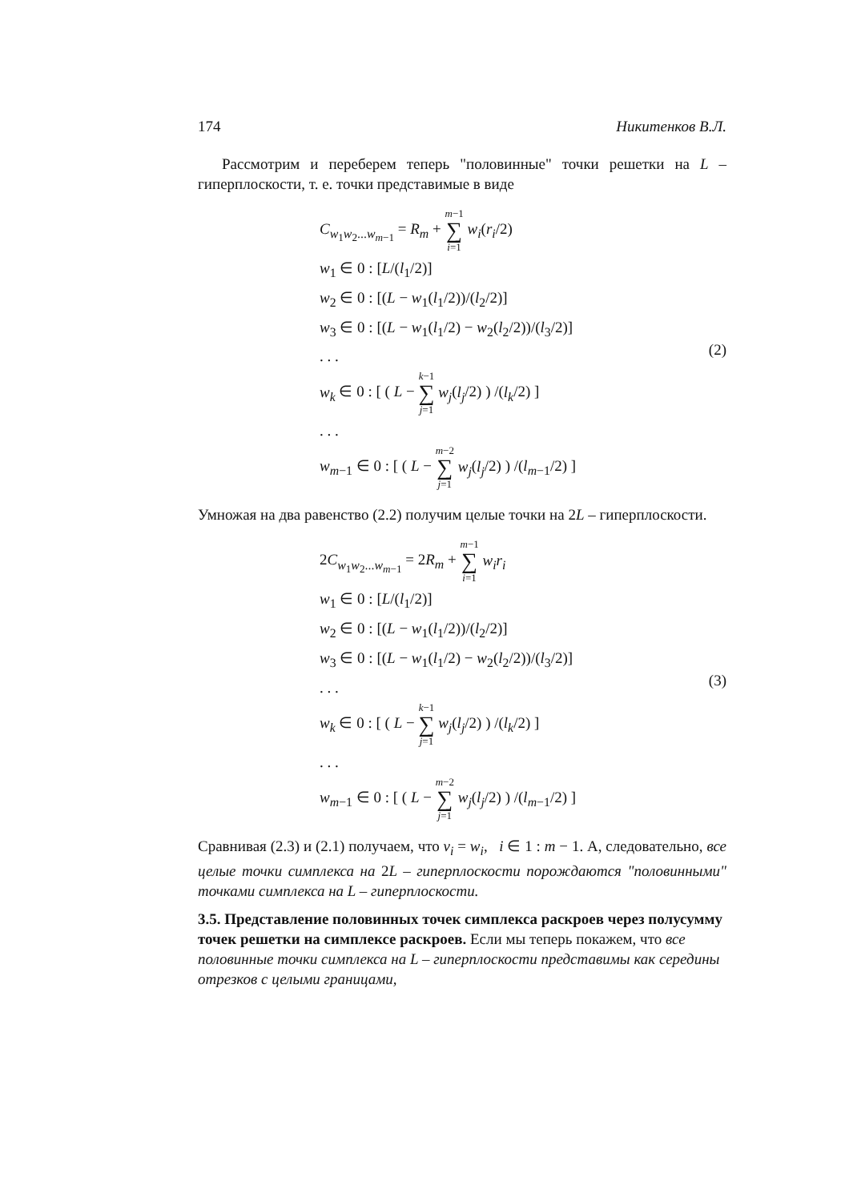174 Никитенков В.Л.
Рассмотрим и переберем теперь "половинные" точки решетки на L – гиперплоскости, т. е. точки представимые в виде
C<sub>w<sub>1</sub>w<sub>2</sub>...w<sub>m−1</sub></sub> = R<sub>m</sub> + m−1 ∑ i=1 w<sub>i</sub>(r<sub>i</sub>/2)
w<sub>1</sub> ∈ 0 : [L/(l<sub>1</sub>/2)]
w<sub>2</sub> ∈ 0 : [(L − w<sub>1</sub>(l<sub>1</sub>/2))/(l<sub>2</sub>/2)]
w<sub>3</sub> ∈ 0 : [(L − w<sub>1</sub>(l<sub>1</sub>/2) − w<sub>2</sub>(l<sub>2</sub>/2))/(l<sub>3</sub>/2)]
. . .
w<sub>k</sub> ∈ 0 : [ ( L − k−1 ∑ j=1 w<sub>j</sub>(l<sub>j</sub>/2) ) /(l<sub>k</sub>/2) ]
. . .
w<sub>m−1</sub> ∈ 0 : [ ( L − m−2 ∑ j=1 w<sub>j</sub>(l<sub>j</sub>/2) ) /(l<sub>m−1</sub>/2) ]
(2)
Умножая на два равенство (2.2) получим целые точки на 2L – гиперплоскости.
2C<sub>w<sub>1</sub>w<sub>2</sub>...w<sub>m−1</sub></sub> = 2R<sub>m</sub> + m−1 ∑ i=1 w<sub>i</sub>r<sub>i</sub>
w<sub>1</sub> ∈ 0 : [L/(l<sub>1</sub>/2)]
w<sub>2</sub> ∈ 0 : [(L − w<sub>1</sub>(l<sub>1</sub>/2))/(l<sub>2</sub>/2)]
w<sub>3</sub> ∈ 0 : [(L − w<sub>1</sub>(l<sub>1</sub>/2) − w<sub>2</sub>(l<sub>2</sub>/2))/(l<sub>3</sub>/2)]
. . .
w<sub>k</sub> ∈ 0 : [ ( L − k−1 ∑ j=1 w<sub>j</sub>(l<sub>j</sub>/2) ) /(l<sub>k</sub>/2) ]
. . .
w<sub>m−1</sub> ∈ 0 : [ ( L − m−2 ∑ j=1 w<sub>j</sub>(l<sub>j</sub>/2) ) /(l<sub>m−1</sub>/2) ]
(3)
Сравнивая (2.3) и (2.1) получаем, что ν<sub>i</sub> = w<sub>i</sub>, i ∈ 1 : m − 1. А, следовательно, все целые точки симплекса на 2L – гиперплоскости порождаются "половинными" точками симплекса на L – гиперплоскости.
3.5. Представление половинных точек симплекса раскроев через полусумму точек решетки на симплексе раскроев.
Если мы теперь покажем, что все половинные точки симплекса на L – гиперплоскости представимы как середины отрезков с целыми границами,